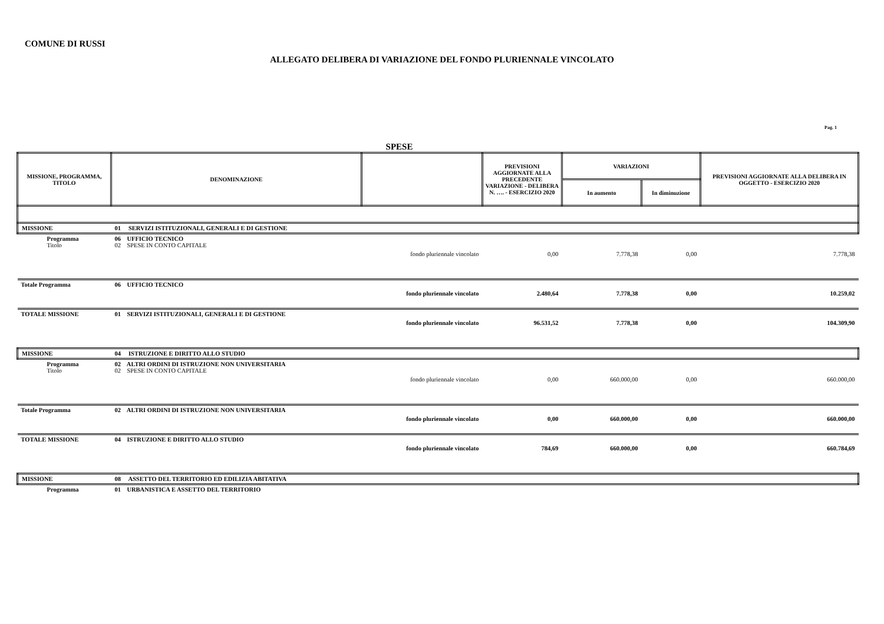COMUNE DI RUSSI
ALLEGATO DELIBERA DI VARIAZIONE DEL FONDO PLURIENNALE VINCOLATO
Pag. 1
SPESE
| MISSIONE, PROGRAMMA, TITOLO | | DENOMINAZIONE | | PREVISIONI AGGIORNATE ALLA PRECEDENTE VARIAZIONE - DELIBERA N. …. - ESERCIZIO 2020 | VARIAZIONI | | PREVISIONI AGGIORNATE ALLA DELIBERA IN OGGETTO - ESERCIZIO 2020 |
| --- | --- | --- | --- | --- | --- | --- | --- |
| | | | | | In aumento | In diminuzione | |
| MISSIONE | 01 SERVIZI ISTITUZIONALI, GENERALI E DI GESTIONE | | | | | | |
| Programma Titolo | 06 UFFICIO TECNICO 02 SPESE IN CONTO CAPITALE | | | | | | |
| | | | fondo pluriennale vincolato | 0,00 | 7.778,38 | 0,00 | 7.778,38 |
| Totale Programma | 06 UFFICIO TECNICO | | | | | | |
| | | | fondo pluriennale vincolato | 2.480,64 | 7.778,38 | 0,00 | 10.259,02 |
| TOTALE MISSIONE | 01 SERVIZI ISTITUZIONALI, GENERALI E DI GESTIONE | | | | | | |
| | | | fondo pluriennale vincolato | 96.531,52 | 7.778,38 | 0,00 | 104.309,90 |
| MISSIONE | 04 ISTRUZIONE E DIRITTO ALLO STUDIO | | | | | | |
| Programma Titolo | 02 ALTRI ORDINI DI ISTRUZIONE NON UNIVERSITARIA 02 SPESE IN CONTO CAPITALE | | | | | | |
| | | | fondo pluriennale vincolato | 0,00 | 660.000,00 | 0,00 | 660.000,00 |
| Totale Programma | 02 ALTRI ORDINI DI ISTRUZIONE NON UNIVERSITARIA | | | | | | |
| | | | fondo pluriennale vincolato | 0,00 | 660.000,00 | 0,00 | 660.000,00 |
| TOTALE MISSIONE | 04 ISTRUZIONE E DIRITTO ALLO STUDIO | | | | | | |
| | | | fondo pluriennale vincolato | 784,69 | 660.000,00 | 0,00 | 660.784,69 |
| MISSIONE | 08 ASSETTO DEL TERRITORIO ED EDILIZIA ABITATIVA | | | | | | |
| Programma | 01 URBANISTICA E ASSETTO DEL TERRITORIO | | | | | | |